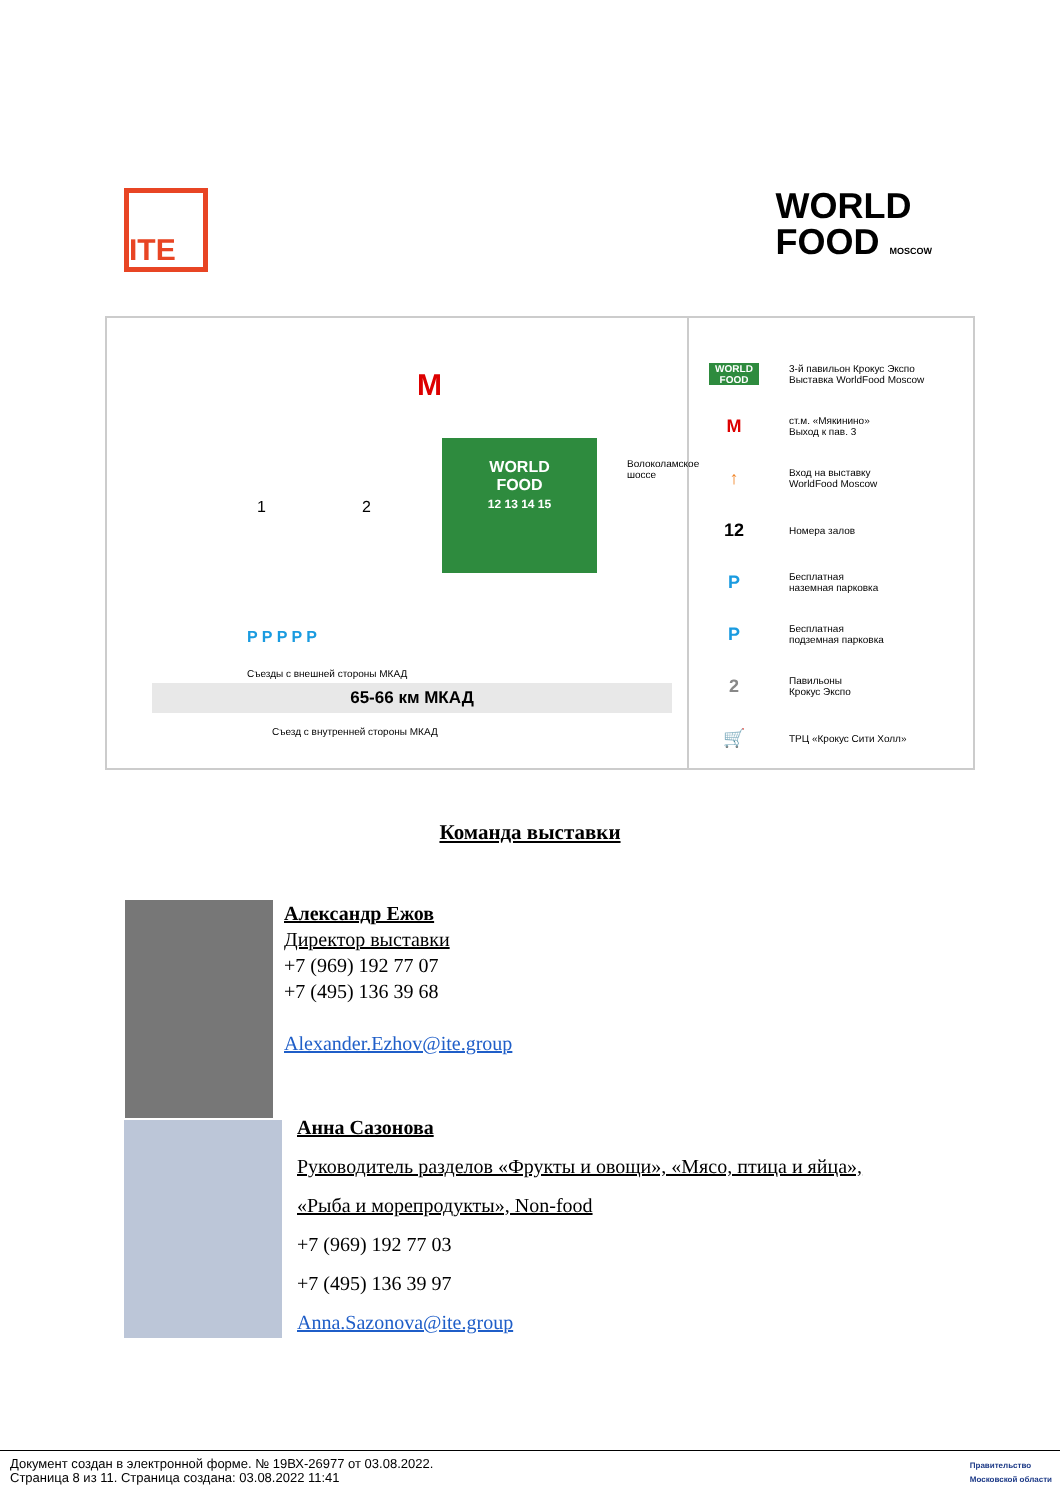ITE
WORLD
FOOD MOSCOW
M
1 2
WORLD
FOOD
12 13 14 15
Волоколамское шоссе
P P P P P
Съезды с внешней стороны МКАД
65-66 км МКАД
Съезд с внутренней стороны МКАД
WORLD FOOD 3-й павильон Крокус Экспо
Выставка WorldFood Moscow
Mст.м. «Мякинино»
Выход к пав. 3
↑ Вход на выставку
WorldFood Moscow
12 Номера залов
P Бесплатная
наземная парковка
P Бесплатная
подземная парковка
2 Павильоны
Крокус Экспо
🛒 ТРЦ «Крокус Сити Холл»
Команда выставки
Александр Ежов
Директор выставки
+7 (969) 192 77 07
+7 (495) 136 39 68
Alexander.Ezhov@ite.group
Анна Сазонова
Руководитель разделов «Фрукты и овощи», «Мясо, птица и яйца»,
«Рыба и морепродукты», Non-food
+7 (969) 192 77 03
+7 (495) 136 39 97
Anna.Sazonova@ite.group
Документ создан в электронной форме. № 19ВХ-26977 от 03.08.2022.
Страница 8 из 11. Страница создана: 03.08.2022 11:41
Правительство
Московской области